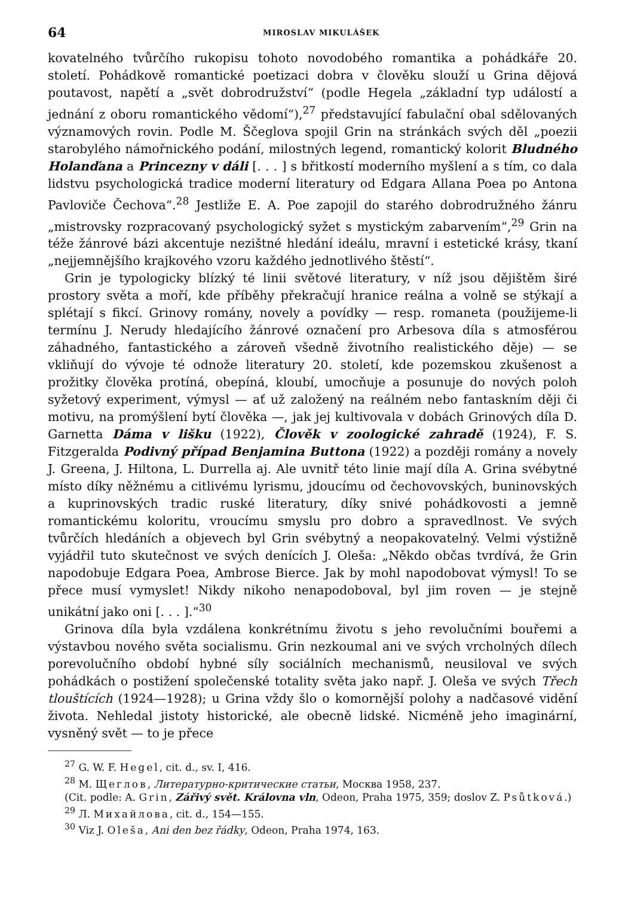64 MIROSLAV MIKULÁŠEK
kovatelného tvůrčího rukopisu tohoto novodobého romantika a pohádkáře 20. století. Pohádkově romantické poetizaci dobra v člověku slouží u Grina dějová poutavost, napětí a „svět dobrodružství“ (podle Hegela „základní typ událostí a jednání z oboru romantického vědomí“),<sup>27</sup> představující fabulační obal sdělovaných významových rovin. Podle M. Ščeglova spojil Grin na stránkách svých děl „poezii starobylého námořnického podání, milostných legend, romantický kolorit Bludného Holanďana a Princezny v dáli [. . . ] s břitkostí moderního myšlení a s tím, co dala lidstvu psychologická tradice moderní literatury od Edgara Allana Poea po Antona Pavloviče Čechova“.<sup>28</sup> Jestliže E. A. Poe zapojil do starého dobrodružného žánru „mistrovsky rozpracovaný psychologický syžet s mystickým zabarvením“,<sup>29</sup> Grin na téže žánrové bázi akcentuje nezištné hledání ideálu, mravní i estetické krásy, tkaní „nejjemnějšího krajkového vzoru každého jednotlivého štěstí“.
Grin je typologicky blízký té linii světové literatury, v níž jsou dějištěm širé prostory světa a moří, kde příběhy překračují hranice reálna a volně se stýkají a splétají s fikcí. Grinovy romány, novely a povídky — resp. romaneta (použijeme-li termínu J. Nerudy hledajícího žánrové označení pro Arbesova díla s atmosférou záhadného, fantastického a zároveň všedně životního realistického děje) — se vkliňují do vývoje té odnože literatury 20. století, kde pozemskou zkušenost a prožitky člověka protíná, obepíná, kloubí, umocňuje a posunuje do nových poloh syžetový experiment, výmysl — ať už založený na reálném nebo fantaskním ději či motivu, na promýšlení bytí člověka —, jak jej kultivovala v dobách Grinových díla D. Garnetta Dáma v lišku (1922), Člověk v zoologické zahradě (1924), F. S. Fitzgeralda Podivný případ Benjamina Buttona (1922) a později romány a novely J. Greena, J. Hiltona, L. Durrella aj. Ale uvnitř této linie mají díla A. Grina svébytné místo díky něžnému a citlivému lyrismu, jdoucímu od čechovovských, buninovských a kuprinovských tradic ruské literatury, díky snivé pohádkovosti a jemně romantickému koloritu, vroucímu smyslu pro dobro a spravedlnost. Ve svých tvůrčích hledáních a objevech byl Grin svébytný a neopakovatelný. Velmi výstižně vyjádřil tuto skutečnost ve svých denících J. Oleša: „Někdo občas tvrdívá, že Grin napodobuje Edgara Poea, Ambrose Bierce. Jak by mohl napodobovat výmysl! To se přece musí vymyslet! Nikdy nikoho nenapodoboval, byl jim roven — je stejně unikátní jako oni [. . . ].“<sup>30</sup>
Grinova díla byla vzdálena konkrétnímu životu s jeho revolučními bouřemi a výstavbou nového světa socialismu. Grin nezkoumal ani ve svých vrcholných dílech porevolučního období hybné síly sociálních mechanismů, neusiloval ve svých pohádkách o postižení společenské totality světa jako např. J. Oleša ve svých Třech tlouštících (1924—1928); u Grina vždy šlo o komornější polohy a nadčasové vidění života. Nehledal jistoty historické, ale obecně lidské. Nicméně jeho imaginární, vysněný svět — to je přece
<sup>27</sup> G. W. F. Hegel, cit. d., sv. I, 416.
<sup>28</sup> M. Щеглов, Литературно-критические статьи, Москва 1958, 237.
(Cit. podle: A. Grin, Zářivý svět. Královna vln, Odeon, Praha 1975, 359; doslov Z. Psůtková.)
<sup>29</sup> Л. Михайлова, cit. d., 154—155.
<sup>30</sup> Viz J. Oleša, Ani den bez řádky, Odeon, Praha 1974, 163.